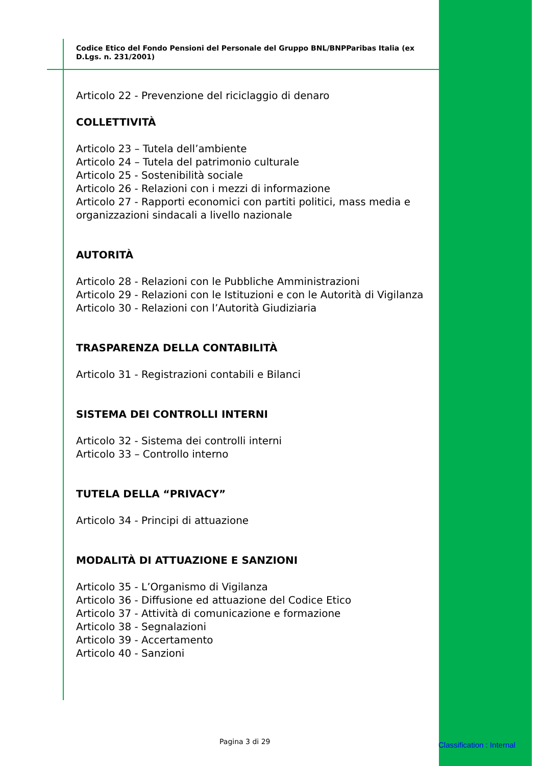Codice Etico del Fondo Pensioni del Personale del Gruppo BNL/BNPParibas Italia (ex D.Lgs. n. 231/2001)
Articolo 22 - Prevenzione del riciclaggio di denaro
COLLETTIVITÀ
Articolo 23 – Tutela dell’ambiente
Articolo 24 – Tutela del patrimonio culturale
Articolo 25 - Sostenibilità sociale
Articolo 26 - Relazioni con i mezzi di informazione
Articolo 27 - Rapporti economici con partiti politici, mass media e organizzazioni sindacali a livello nazionale
AUTORITÀ
Articolo 28 - Relazioni con le Pubbliche Amministrazioni
Articolo 29 - Relazioni con le Istituzioni e con le Autorità di Vigilanza
Articolo 30 - Relazioni con l’Autorità Giudiziaria
TRASPARENZA DELLA CONTABILITÀ
Articolo 31 - Registrazioni contabili e Bilanci
SISTEMA DEI CONTROLLI INTERNI
Articolo 32 - Sistema dei controlli interni
Articolo 33 – Controllo interno
TUTELA DELLA “PRIVACY”
Articolo 34 - Principi di attuazione
MODALITÀ DI ATTUAZIONE E SANZIONI
Articolo 35 - L’Organismo di Vigilanza
Articolo 36 - Diffusione ed attuazione del Codice Etico
Articolo 37 - Attività di comunicazione e formazione
Articolo 38 - Segnalazioni
Articolo 39 - Accertamento
Articolo 40 - Sanzioni
Pagina 3 di 29 Classification : Internal